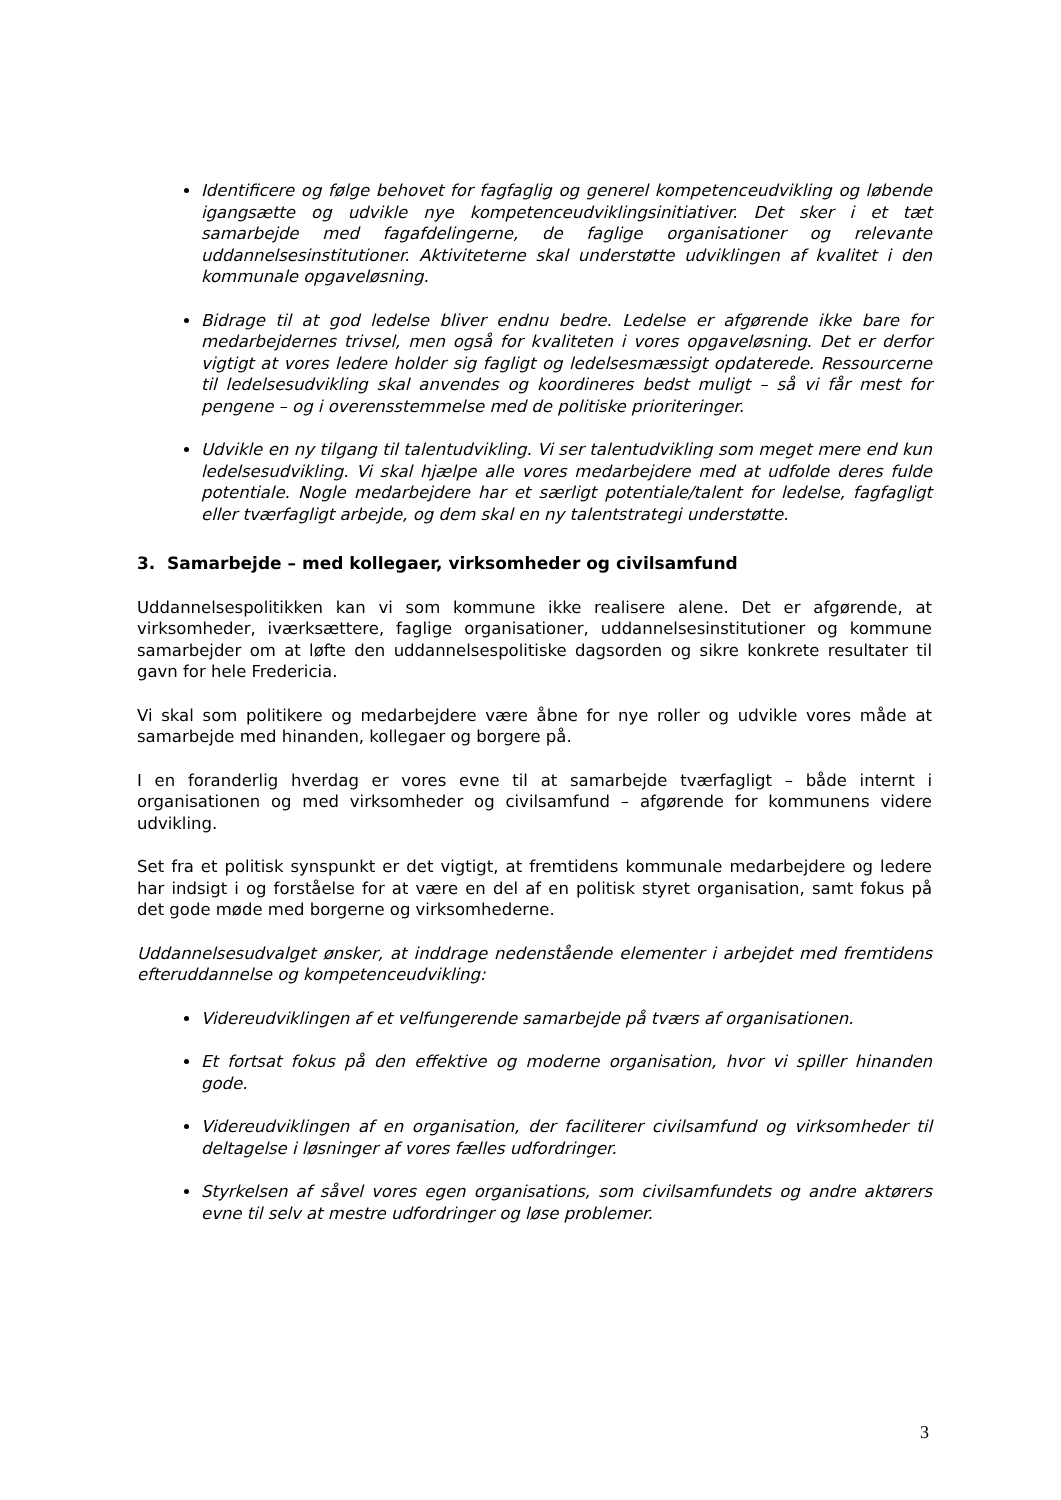Identificere og følge behovet for fagfaglig og generel kompetenceudvikling og løbende igangsætte og udvikle nye kompetenceudviklingsinitiativer. Det sker i et tæt samarbejde med fagafdelingerne, de faglige organisationer og relevante uddannelsesinstitutioner. Aktiviteterne skal understøtte udviklingen af kvalitet i den kommunale opgaveløsning.
Bidrage til at god ledelse bliver endnu bedre. Ledelse er afgørende ikke bare for medarbejdernes trivsel, men også for kvaliteten i vores opgaveløsning. Det er derfor vigtigt at vores ledere holder sig fagligt og ledelsesmæssigt opdaterede. Ressourcerne til ledelsesudvikling skal anvendes og koordineres bedst muligt – så vi får mest for pengene – og i overensstemmelse med de politiske prioriteringer.
Udvikle en ny tilgang til talentudvikling. Vi ser talentudvikling som meget mere end kun ledelsesudvikling. Vi skal hjælpe alle vores medarbejdere med at udfolde deres fulde potentiale. Nogle medarbejdere har et særligt potentiale/talent for ledelse, fagfagligt eller tværfagligt arbejde, og dem skal en ny talentstrategi understøtte.
3. Samarbejde – med kollegaer, virksomheder og civilsamfund
Uddannelsespolitikken kan vi som kommune ikke realisere alene. Det er afgørende, at virksomheder, iværksættere, faglige organisationer, uddannelsesinstitutioner og kommune samarbejder om at løfte den uddannelsespolitiske dagsorden og sikre konkrete resultater til gavn for hele Fredericia.
Vi skal som politikere og medarbejdere være åbne for nye roller og udvikle vores måde at samarbejde med hinanden, kollegaer og borgere på.
I en foranderlig hverdag er vores evne til at samarbejde tværfagligt – både internt i organisationen og med virksomheder og civilsamfund – afgørende for kommunens videre udvikling.
Set fra et politisk synspunkt er det vigtigt, at fremtidens kommunale medarbejdere og ledere har indsigt i og forståelse for at være en del af en politisk styret organisation, samt fokus på det gode møde med borgerne og virksomhederne.
Uddannelsesudvalget ønsker, at inddrage nedenstående elementer i arbejdet med fremtidens efteruddannelse og kompetenceudvikling:
Videreudviklingen af et velfungerende samarbejde på tværs af organisationen.
Et fortsat fokus på den effektive og moderne organisation, hvor vi spiller hinanden gode.
Videreudviklingen af en organisation, der faciliterer civilsamfund og virksomheder til deltagelse i løsninger af vores fælles udfordringer.
Styrkelsen af såvel vores egen organisations, som civilsamfundets og andre aktørers evne til selv at mestre udfordringer og løse problemer.
3